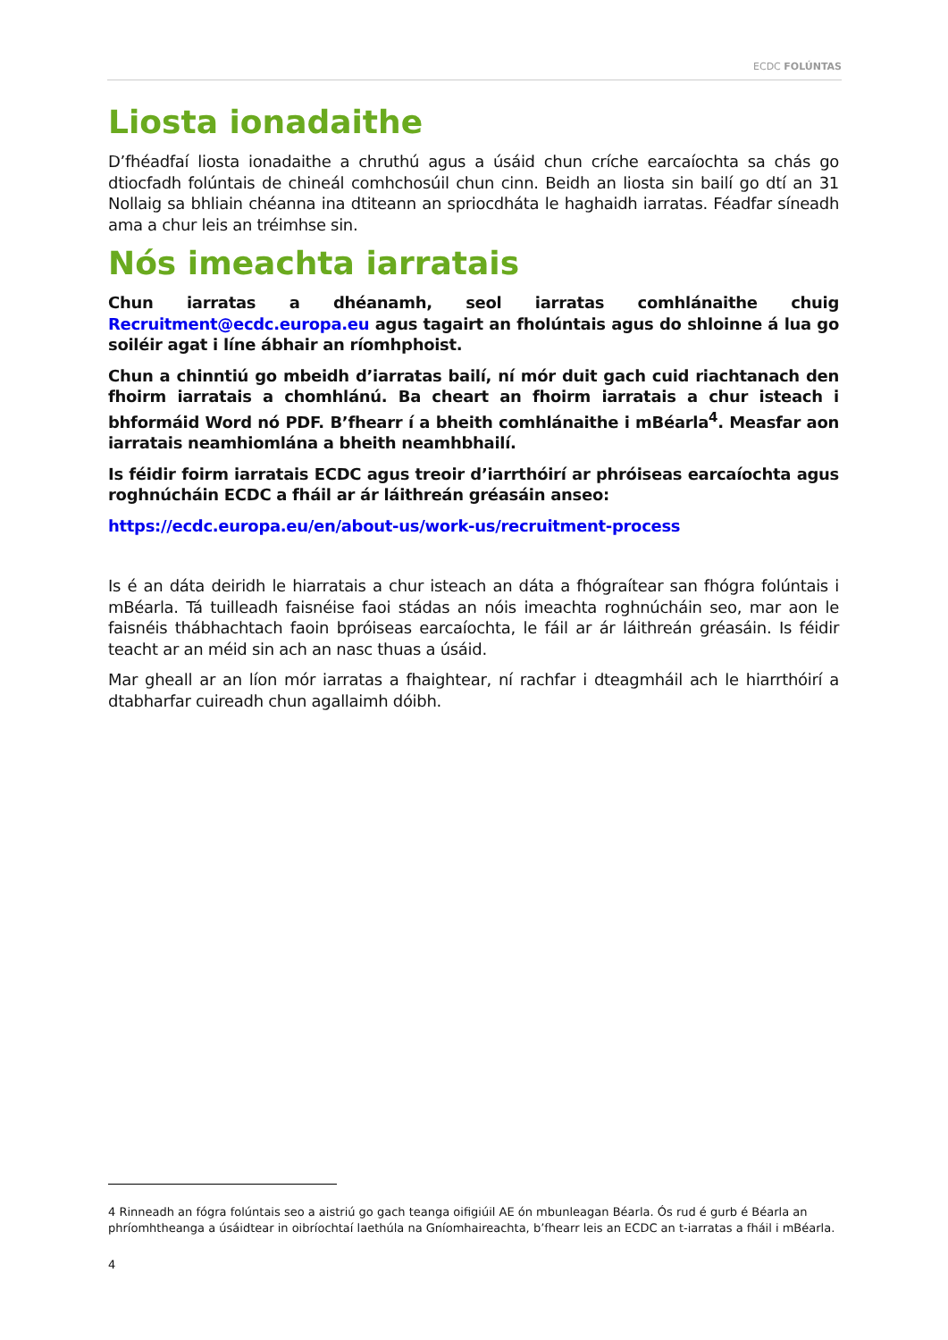ECDC FOLÚNTAS
Liosta ionadaithe
D’fhéadfaí liosta ionadaithe a chruthú agus a úsáid chun críche earcaíochta sa chás go dtiocfadh folúntais de chineál comhchosúil chun cinn. Beidh an liosta sin bailí go dtí an 31 Nollaig sa bhliain chéanna ina dtiteann an spriocdháta le haghaidh iarratas. Féadfar síneadh ama a chur leis an tréimhse sin.
Nós imeachta iarratais
Chun iarratas a dhéanamh, seol iarratas comhlánaithe chuig Recruitment@ecdc.europa.eu agus tagairt an fholúntais agus do shloinne á lua go soiléir agat i líne ábhair an ríomhphoist.
Chun a chinntiú go mbeidh d’iarratas bailí, ní mór duit gach cuid riachtanach den fhoirm iarratais a chomhlánú. Ba cheart an fhoirm iarratais a chur isteach i bhformáid Word nó PDF. B’fhearr í a bheith comhlánaithe i mBéarla<sup>4</sup>. Measfar aon iarratais neamhiomlána a bheith neamhbhailí.
Is féidir foirm iarratais ECDC agus treoir d’iarrthóirí ar phróiseas earcaíochta agus roghnúcháin ECDC a fháil ar ár láithreán gréasáin anseo:
https://ecdc.europa.eu/en/about-us/work-us/recruitment-process
Is é an dáta deiridh le hiarratais a chur isteach an dáta a fhógraítear san fhógra folúntais i mBéarla. Tá tuilleadh faisnéise faoi stádas an nóis imeachta roghnúcháin seo, mar aon le faisnéis thábhachtach faoin bpróiseas earcaíochta, le fáil ar ár láithreán gréasáin. Is féidir teacht ar an méid sin ach an nasc thuas a úsáid.
Mar gheall ar an líon mór iarratas a fhaightear, ní rachfar i dteagmháil ach le hiarrthóirí a dtabharfar cuireadh chun agallaimh dóibh.
4 Rinneadh an fógra folúntais seo a aistriú go gach teanga oifigiúil AE ón mbunleagan Béarla. Ós rud é gurb é Béarla an phríomhtheanga a úsáidtear in oibríochtaí laethúla na Gníomhaireachta, b’fhearr leis an ECDC an t-iarratas a fháil i mBéarla.
4